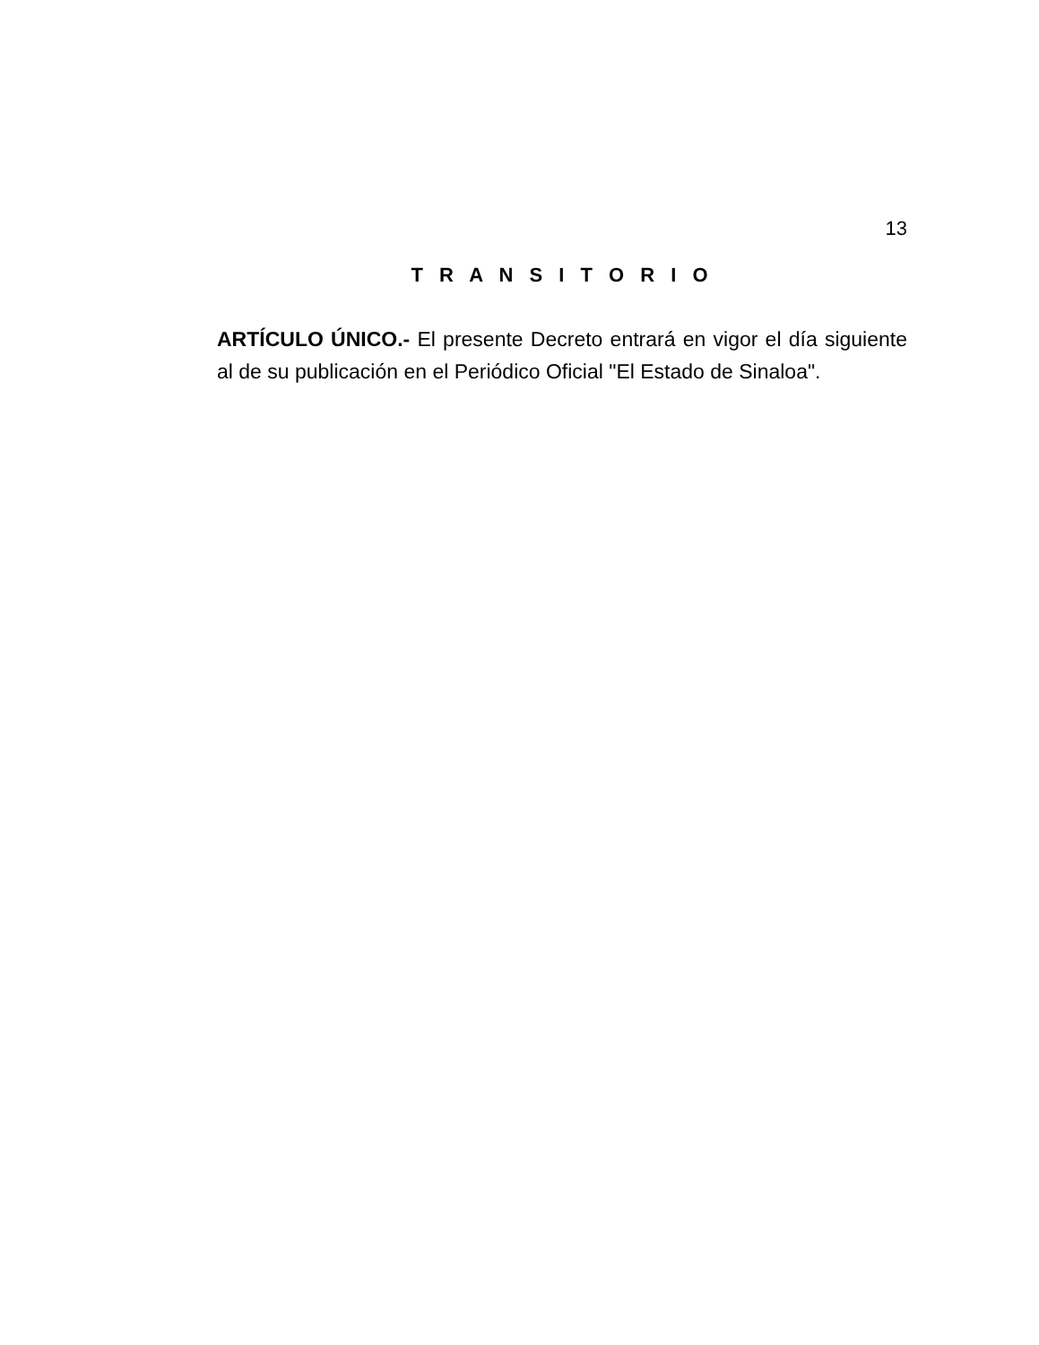13
T R A N S I T O R I O
ARTÍCULO ÚNICO.- El presente Decreto entrará en vigor el día siguiente al de su publicación en el Periódico Oficial "El Estado de Sinaloa".